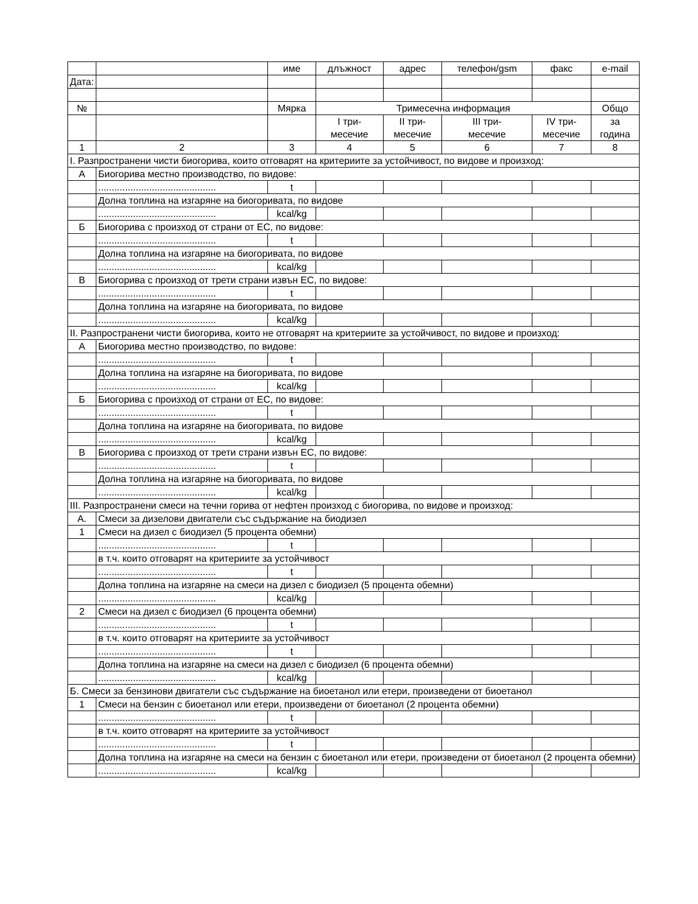| | | име | длъжност | адрес | телефон/gsm | факс | e-mail |
| Дата: | | | | | | | |
| № | | Мярка | Тримесечна информация | | | | Общо |
| | | | I три- месечие | II три- месечие | III три- месечие | IV три- месечие | за година |
| 1 | 2 | 3 | 4 | 5 | 6 | 7 | 8 |
| I. Разпространени чисти биогорива, които отговарят на критериите за устойчивост, по видове и произход: | | | | | | | |
| А | Биогорива местно производство, по видове: | | | | | | |
| | ............................................ | t | | | | | |
| | Долна топлина на изгаряне на биогоривата, по видове | | | | | | |
| | ............................................ | kcal/kg | | | | | |
| Б | Биогорива с произход от страни от ЕС, по видове: | | | | | | |
| | ............................................ | t | | | | | |
| | Долна топлина на изгаряне на биогоривата, по видове | | | | | | |
| | ............................................ | kcal/kg | | | | | |
| В | Биогорива с произход от трети страни извън ЕС, по видове: | | | | | | |
| | ............................................ | t | | | | | |
| | Долна топлина на изгаряне на биогоривата, по видове | | | | | | |
| | ............................................ | kcal/kg | | | | | |
| II. Разпространени чисти биогорива, които не отговарят на критериите за устойчивост, по видове и произход: | | | | | | | |
| А | Биогорива местно производство, по видове: | | | | | | |
| | ............................................ | t | | | | | |
| | Долна топлина на изгаряне на биогоривата, по видове | | | | | | |
| | ............................................ | kcal/kg | | | | | |
| Б | Биогорива с произход от страни от ЕС, по видове: | | | | | | |
| | ............................................ | t | | | | | |
| | Долна топлина на изгаряне на биогоривата, по видове | | | | | | |
| | ............................................ | kcal/kg | | | | | |
| В | Биогорива с произход от трети страни извън ЕС, по видове: | | | | | | |
| | ............................................ | t | | | | | |
| | Долна топлина на изгаряне на биогоривата, по видове | | | | | | |
| | ............................................ | kcal/kg | | | | | |
| III. Разпространени смеси на течни горива от нефтен произход с биогорива, по видове и произход: | | | | | | | |
| А. | Смеси за дизелови двигатели със съдържание на биодизел | | | | | | |
| 1 | Смеси на дизел с биодизел (5 процента обемни) | | | | | | |
| | ............................................ | t | | | | | |
| | в т.ч. които отговарят на критериите за устойчивост | | | | | | |
| | ............................................ | t | | | | | |
| | Долна топлина на изгаряне на смеси на дизел с биодизел (5 процента обемни) | | | | | | |
| | ............................................ | kcal/kg | | | | | |
| 2 | Смеси на дизел с биодизел (6 процента обемни) | | | | | | |
| | ............................................ | t | | | | | |
| | в т.ч. които отговарят на критериите за устойчивост | | | | | | |
| | ............................................ | t | | | | | |
| | Долна топлина на изгаряне на смеси на дизел с биодизел (6 процента обемни) | | | | | | |
| | ............................................ | kcal/kg | | | | | |
| Б. Смеси за бензинови двигатели със съдържание на биоетанол или етери, произведени от биоетанол | | | | | | | |
| 1 | Смеси на бензин с биоетанол или етери, произведени от биоетанол (2 процента обемни) | | | | | | |
| | ............................................ | t | | | | | |
| | в т.ч. които отговарят на критериите за устойчивост | | | | | | |
| | ............................................ | t | | | | | |
| | Долна топлина на изгаряне на смеси на бензин с биоетанол или етери, произведени от биоетанол (2 процента обемни) | | | | | | |
| | ............................................ | kcal/kg | | | | | |